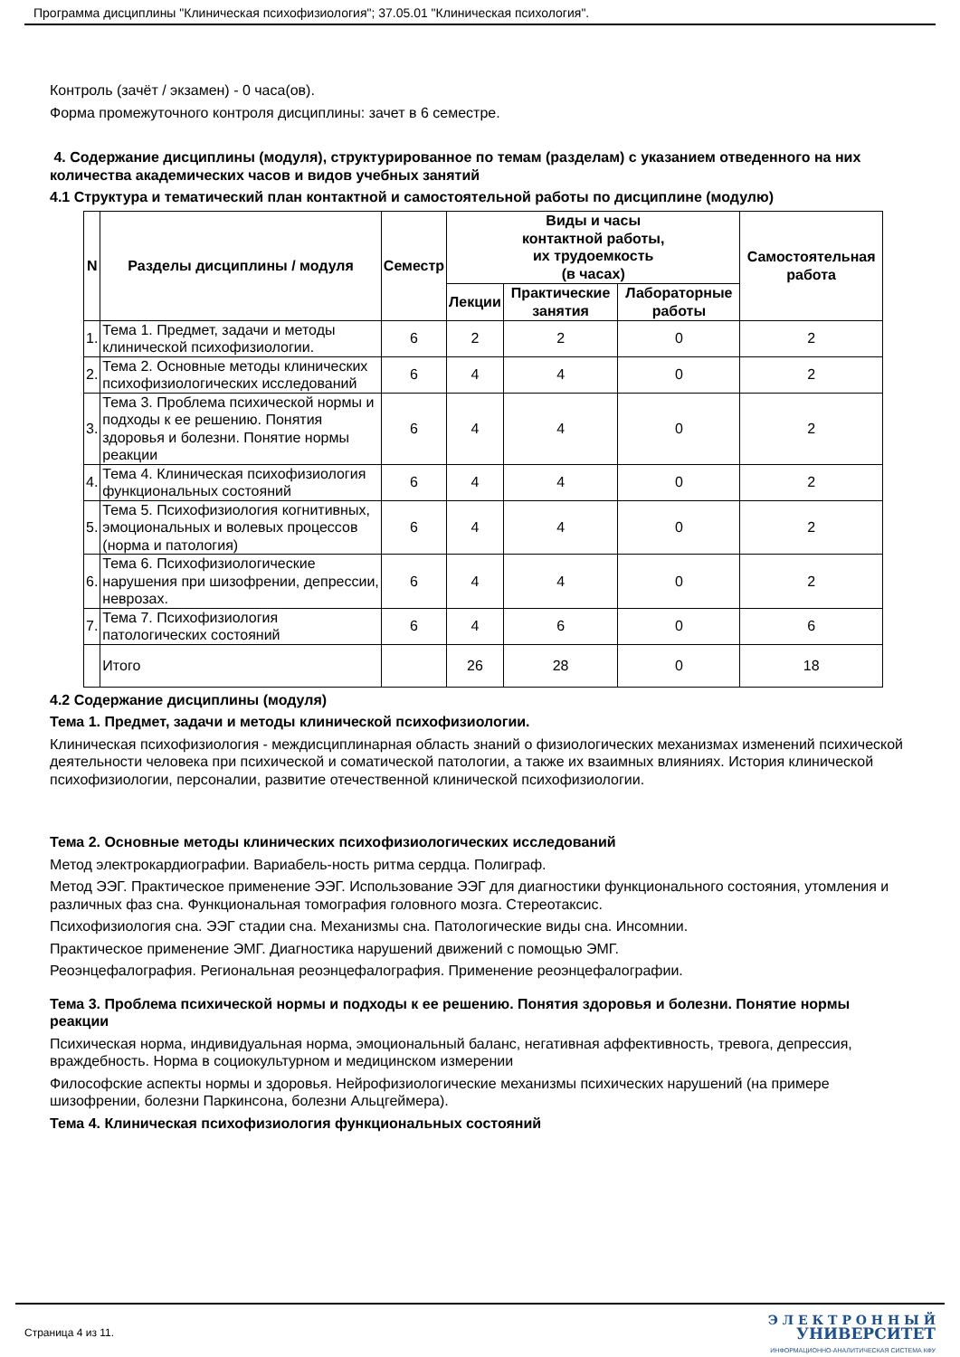Программа дисциплины "Клиническая психофизиология"; 37.05.01 "Клиническая психология".
Контроль (зачёт / экзамен) - 0 часа(ов).
Форма промежуточного контроля дисциплины: зачет в 6 семестре.
4. Содержание дисциплины (модуля), структурированное по темам (разделам) с указанием отведенного на них количества академических часов и видов учебных занятий
4.1 Структура и тематический план контактной и самостоятельной работы по дисциплине (модулю)
| N | Разделы дисциплины / модуля | Семестр | Виды и часы контактной работы, их трудоемкость (в часах) | | | Самостоятельная работа |
| --- | --- | --- | --- | --- | --- | --- |
| | | | Лекции | Практические занятия | Лабораторные работы | |
| 1. | Тема 1. Предмет, задачи и методы клинической психофизиологии. | 6 | 2 | 2 | 0 | 2 |
| 2. | Тема 2. Основные методы клинических психофизиологических исследований | 6 | 4 | 4 | 0 | 2 |
| 3. | Тема 3. Проблема психической нормы и подходы к ее решению. Понятия здоровья и болезни. Понятие нормы реакции | 6 | 4 | 4 | 0 | 2 |
| 4. | Тема 4. Клиническая психофизиология функциональных состояний | 6 | 4 | 4 | 0 | 2 |
| 5. | Тема 5. Психофизиология когнитивных, эмоциональных и волевых процессов (норма и патология) | 6 | 4 | 4 | 0 | 2 |
| 6. | Тема 6. Психофизиологические нарушения при шизофрении, депрессии, неврозах. | 6 | 4 | 4 | 0 | 2 |
| 7. | Тема 7. Психофизиология патологических состояний | 6 | 4 | 6 | 0 | 6 |
| | Итого | | 26 | 28 | 0 | 18 |
4.2 Содержание дисциплины (модуля)
Тема 1. Предмет, задачи и методы клинической психофизиологии.
Клиническая психофизиология - междисциплинарная область знаний о физиологических механизмах изменений психической деятельности человека при психической и соматической патологии, а также их взаимных влияниях. История клинической психофизиологии, персоналии, развитие отечественной клинической психофизиологии.
Тема 2. Основные методы клинических психофизиологических исследований
Метод электрокардиографии. Вариабель-ность ритма сердца. Полиграф.
Метод ЭЭГ. Практическое применение ЭЭГ. Использование ЭЭГ для диагностики функционального состояния, утомления и различных фаз сна. Функциональная томография головного мозга. Стереотаксис.
Психофизиология сна. ЭЭГ стадии сна. Механизмы сна. Патологические виды сна. Инсомнии.
Практическое применение ЭМГ. Диагностика нарушений движений с помощью ЭМГ.
Реоэнцефалография. Региональная реоэнцефалография. Применение реоэнцефалографии.
Тема 3. Проблема психической нормы и подходы к ее решению. Понятия здоровья и болезни. Понятие нормы реакции
Психическая норма, индивидуальная норма, эмоциональный баланс, негативная аффективность, тревога, депрессия, враждебность. Норма в социокультурном и медицинском измерении
Философские аспекты нормы и здоровья. Нейрофизиологические механизмы психических нарушений (на примере шизофрении, болезни Паркинсона, болезни Альцгеймера).
Тема 4. Клиническая психофизиология функциональных состояний
Страница 4 из 11.
Э Л Е К Т Р О Н Н Ы Й
УНИВЕРСИТЕТ
ИНФОРМАЦИОННО-АНАЛИТИЧЕСКАЯ СИСТЕМА КФУ